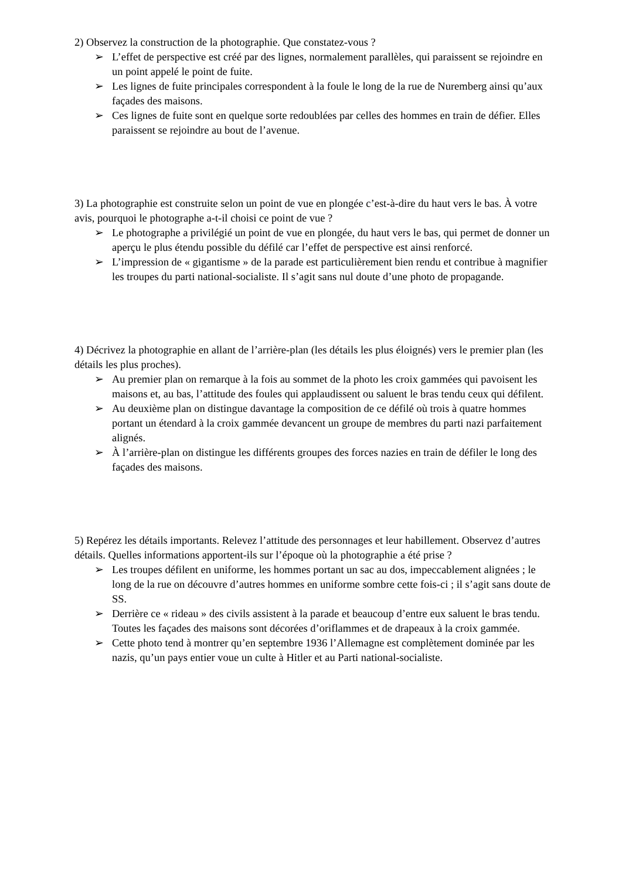2) Observez la construction de la photographie. Que constatez-vous ?
➢ L’effet de perspective est créé par des lignes, normalement parallèles, qui paraissent se rejoindre en un point appelé le point de fuite.
➢ Les lignes de fuite principales correspondent à la foule le long de la rue de Nuremberg ainsi qu’aux façades des maisons.
➢ Ces lignes de fuite sont en quelque sorte redoublées par celles des hommes en train de défier. Elles paraissent se rejoindre au bout de l’avenue.
3) La photographie est construite selon un point de vue en plongée c’est-à-dire du haut vers le bas. À votre avis, pourquoi le photographe a-t-il choisi ce point de vue ?
➢ Le photographe a privilégié un point de vue en plongée, du haut vers le bas, qui permet de donner un aperçu le plus étendu possible du défilé car l’effet de perspective est ainsi renforcé.
➢ L’impression de « gigantisme » de la parade est particulièrement bien rendu et contribue à magnifier les troupes du parti national-socialiste. Il s’agit sans nul doute d’une photo de propagande.
4) Décrivez la photographie en allant de l’arrière-plan (les détails les plus éloignés) vers le premier plan (les détails les plus proches).
➢ Au premier plan on remarque à la fois au sommet de la photo les croix gammées qui pavoisent les maisons et, au bas, l’attitude des foules qui applaudissent ou saluent le bras tendu ceux qui défilent.
➢ Au deuxième plan on distingue davantage la composition de ce défilé où trois à quatre hommes portant un étendard à la croix gammée devancent un groupe de membres du parti nazi parfaitement alignés.
➢ À l’arrière-plan on distingue les différents groupes des forces nazies en train de défiler le long des façades des maisons.
5) Repérez les détails importants. Relevez l’attitude des personnages et leur habillement. Observez d’autres détails. Quelles informations apportent-ils sur l’époque où la photographie a été prise ?
➢ Les troupes défilent en uniforme, les hommes portant un sac au dos, impeccablement alignées ; le long de la rue on découvre d’autres hommes en uniforme sombre cette fois-ci ; il s’agit sans doute de SS.
➢ Derrière ce « rideau » des civils assistent à la parade et beaucoup d’entre eux saluent le bras tendu. Toutes les façades des maisons sont décorées d’oriflammes et de drapeaux à la croix gammée.
➢ Cette photo tend à montrer qu’en septembre 1936 l’Allemagne est complètement dominée par les nazis, qu’un pays entier voue un culte à Hitler et au Parti national-socialiste.